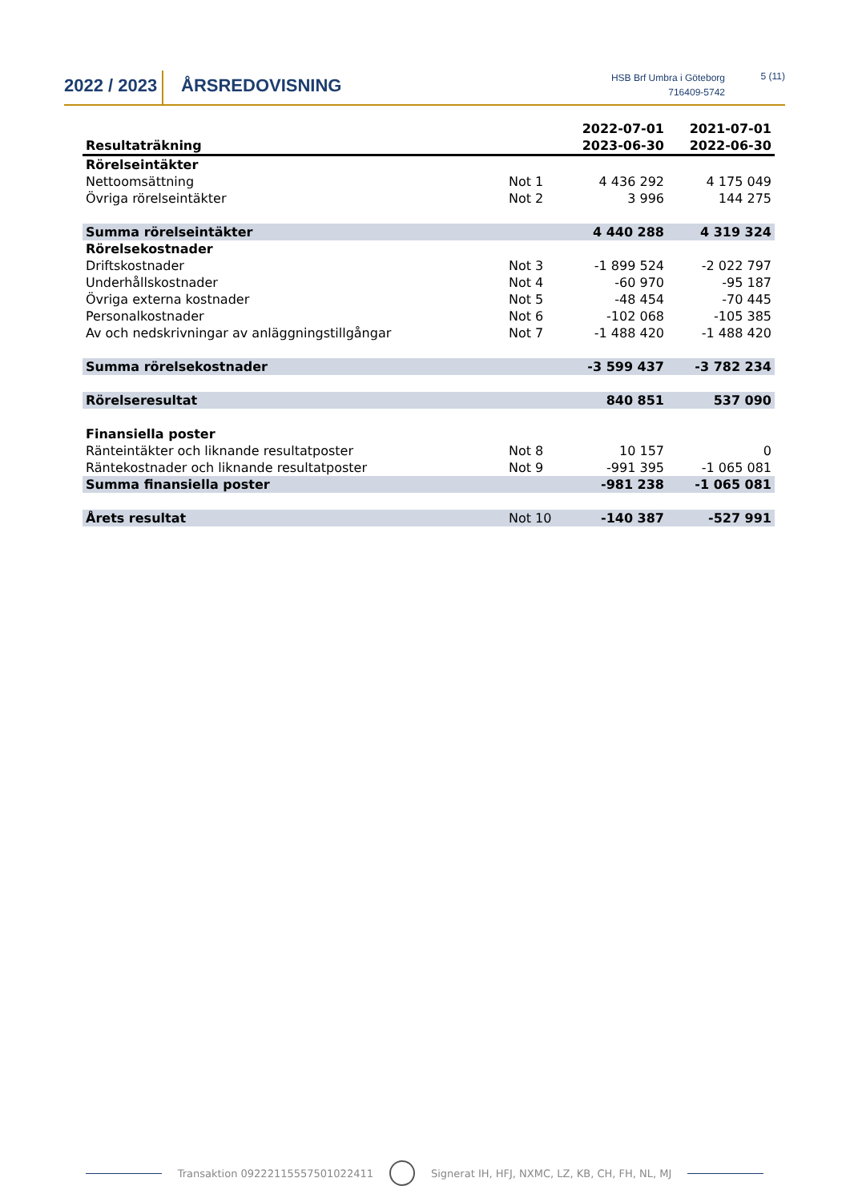2022 / 2023
ÅRSREDOVISNING
HSB Brf Umbra i Göteborg
716409-5742
5 (11)
| Resultaträkning | | 2022-07-01 2023-06-30 | 2021-07-01 2022-06-30 |
| --- | --- | --- | --- |
| Rörelseintäkter | | | |
| Nettoomsättning | Not 1 | 4 436 292 | 4 175 049 |
| Övriga rörelseintäkter | Not 2 | 3 996 | 144 275 |
| Summa rörelseintäkter | | 4 440 288 | 4 319 324 |
| Rörelsekostnader | | | |
| Driftskostnader | Not 3 | -1 899 524 | -2 022 797 |
| Underhållskostnader | Not 4 | -60 970 | -95 187 |
| Övriga externa kostnader | Not 5 | -48 454 | -70 445 |
| Personalkostnader | Not 6 | -102 068 | -105 385 |
| Av och nedskrivningar av anläggningstillgångar | Not 7 | -1 488 420 | -1 488 420 |
| Summa rörelsekostnader | | -3 599 437 | -3 782 234 |
| Rörelseresultat | | 840 851 | 537 090 |
| Finansiella poster | | | |
| Ränteintäkter och liknande resultatposter | Not 8 | 10 157 | 0 |
| Räntekostnader och liknande resultatposter | Not 9 | -991 395 | -1 065 081 |
| Summa finansiella poster | | -981 238 | -1 065 081 |
| Årets resultat | Not 10 | -140 387 | -527 991 |
Transaktion 09222115557501022411 Signerat IH, HFJ, NXMC, LZ, KB, CH, FH, NL, MJ